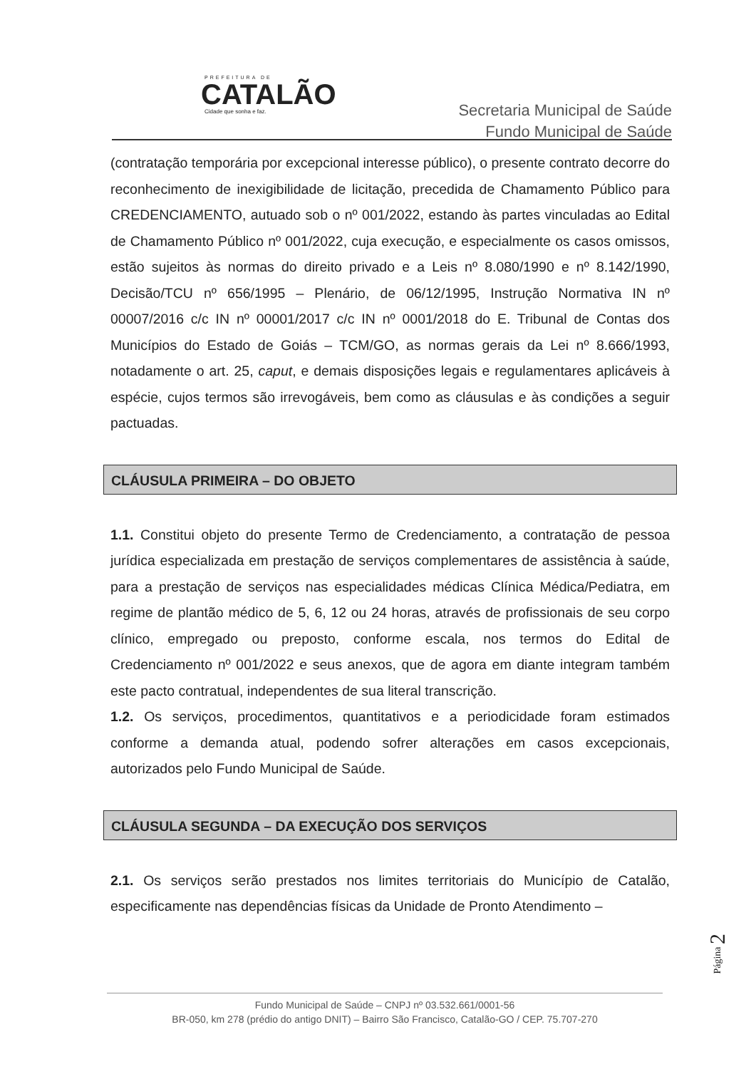PREFEITURA DE
CATALÃO
Cidade que sonha e faz.
Secretaria Municipal de Saúde
Fundo Municipal de Saúde
(contratação temporária por excepcional interesse público), o presente contrato decorre do reconhecimento de inexigibilidade de licitação, precedida de Chamamento Público para CREDENCIAMENTO, autuado sob o nº 001/2022, estando às partes vinculadas ao Edital de Chamamento Público nº 001/2022, cuja execução, e especialmente os casos omissos, estão sujeitos às normas do direito privado e a Leis nº 8.080/1990 e nº 8.142/1990, Decisão/TCU nº 656/1995 – Plenário, de 06/12/1995, Instrução Normativa IN nº 00007/2016 c/c IN nº 00001/2017 c/c IN nº 0001/2018 do E. Tribunal de Contas dos Municípios do Estado de Goiás – TCM/GO, as normas gerais da Lei nº 8.666/1993, notadamente o art. 25, caput, e demais disposições legais e regulamentares aplicáveis à espécie, cujos termos são irrevogáveis, bem como as cláusulas e às condições a seguir pactuadas.
CLÁUSULA PRIMEIRA – DO OBJETO
1.1. Constitui objeto do presente Termo de Credenciamento, a contratação de pessoa jurídica especializada em prestação de serviços complementares de assistência à saúde, para a prestação de serviços nas especialidades médicas Clínica Médica/Pediatra, em regime de plantão médico de 5, 6, 12 ou 24 horas, através de profissionais de seu corpo clínico, empregado ou preposto, conforme escala, nos termos do Edital de Credenciamento nº 001/2022 e seus anexos, que de agora em diante integram também este pacto contratual, independentes de sua literal transcrição.
1.2. Os serviços, procedimentos, quantitativos e a periodicidade foram estimados conforme a demanda atual, podendo sofrer alterações em casos excepcionais, autorizados pelo Fundo Municipal de Saúde.
CLÁUSULA SEGUNDA – DA EXECUÇÃO DOS SERVIÇOS
2.1. Os serviços serão prestados nos limites territoriais do Município de Catalão, especificamente nas dependências físicas da Unidade de Pronto Atendimento –
Página 2
Fundo Municipal de Saúde – CNPJ nº 03.532.661/0001-56
BR-050, km 278 (prédio do antigo DNIT) – Bairro São Francisco, Catalão-GO / CEP. 75.707-270